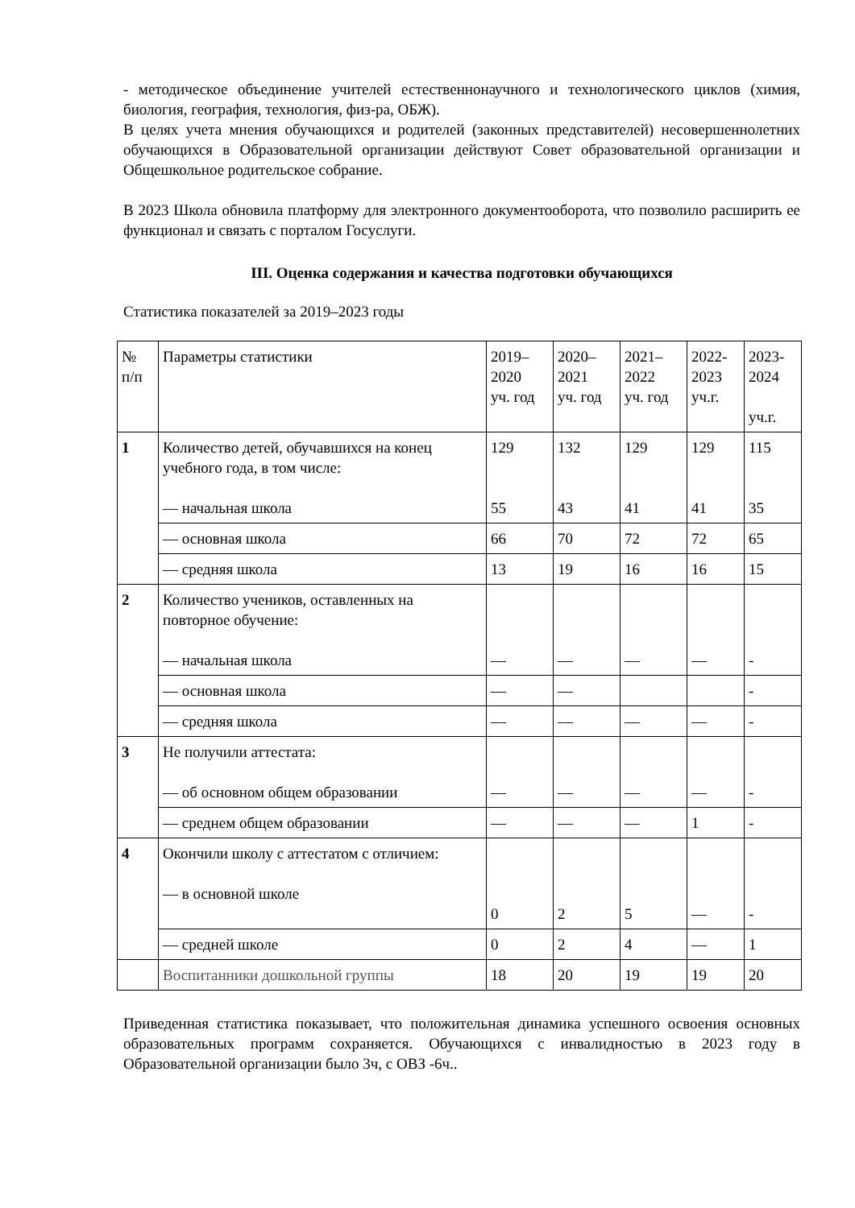- методическое объединение учителей естественнонаучного и технологического циклов (химия, биология, география, технология, физ-ра, ОБЖ).
В целях учета мнения обучающихся и родителей (законных представителей) несовершеннолетних обучающихся в Образовательной организации действуют Совет образовательной организации и Общешкольное родительское собрание.
В 2023 Школа обновила платформу для электронного документооборота, что позволило расширить ее функционал и связать с порталом Госуслуги.
III. Оценка содержания и качества подготовки обучающихся
Статистика показателей за 2019–2023 годы
| № п/п | Параметры статистики | 2019– 2020 уч. год | 2020– 2021 уч. год | 2021– 2022 уч. год | 2022- 2023 уч.г. | 2023- 2024 уч.г. |
| 1 | Количество детей, обучавшихся на конец учебного года, в том числе: — начальная школа | 129 55 | 132 43 | 129 41 | 129 41 | 115 35 |
| | — основная школа | 66 | 70 | 72 | 72 | 65 |
| | — средняя школа | 13 | 19 | 16 | 16 | 15 |
| 2 | Количество учеников, оставленных на повторное обучение: — начальная школа | — | — | — | — | - |
| | — основная школа | — | — | | | - |
| | — средняя школа | — | — | — | — | - |
| 3 | Не получили аттестата: — об основном общем образовании | — | — | — | — | - |
| | — среднем общем образовании | — | — | — | 1 | - |
| 4 | Окончили школу с аттестатом с отличием: — в основной школе | 0 | 2 | 5 | — | - |
| | — средней школе | 0 | 2 | 4 | — | 1 |
| | Воспитанники дошкольной группы | 18 | 20 | 19 | 19 | 20 |
Приведенная статистика показывает, что положительная динамика успешного освоения основных образовательных программ сохраняется. Обучающихся с инвалидностью в 2023 году в Образовательной организации было 3ч, с ОВЗ -6ч..